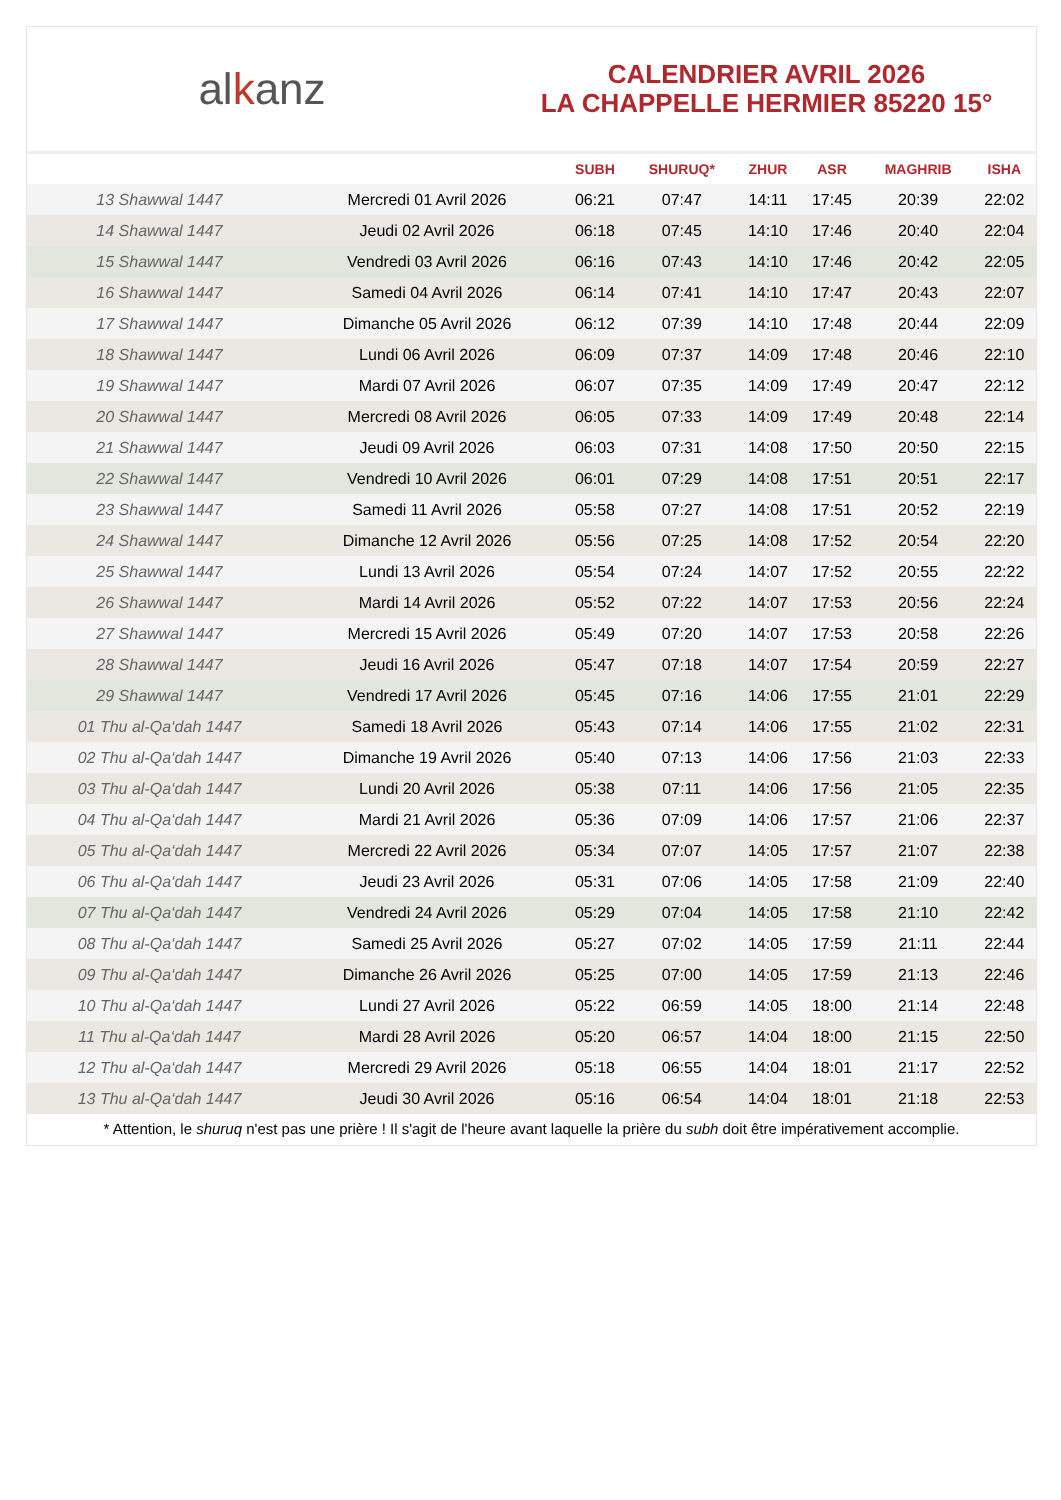alkanz
CALENDRIER AVRIL 2026
LA CHAPPELLE HERMIER 85220 15°
| | | SUBH | SHURUQ* | ZHUR | ASR | MAGHRIB | ISHA |
| --- | --- | --- | --- | --- | --- | --- | --- |
| 13 Shawwal 1447 | Mercredi 01 Avril 2026 | 06:21 | 07:47 | 14:11 | 17:45 | 20:39 | 22:02 |
| 14 Shawwal 1447 | Jeudi 02 Avril 2026 | 06:18 | 07:45 | 14:10 | 17:46 | 20:40 | 22:04 |
| 15 Shawwal 1447 | Vendredi 03 Avril 2026 | 06:16 | 07:43 | 14:10 | 17:46 | 20:42 | 22:05 |
| 16 Shawwal 1447 | Samedi 04 Avril 2026 | 06:14 | 07:41 | 14:10 | 17:47 | 20:43 | 22:07 |
| 17 Shawwal 1447 | Dimanche 05 Avril 2026 | 06:12 | 07:39 | 14:10 | 17:48 | 20:44 | 22:09 |
| 18 Shawwal 1447 | Lundi 06 Avril 2026 | 06:09 | 07:37 | 14:09 | 17:48 | 20:46 | 22:10 |
| 19 Shawwal 1447 | Mardi 07 Avril 2026 | 06:07 | 07:35 | 14:09 | 17:49 | 20:47 | 22:12 |
| 20 Shawwal 1447 | Mercredi 08 Avril 2026 | 06:05 | 07:33 | 14:09 | 17:49 | 20:48 | 22:14 |
| 21 Shawwal 1447 | Jeudi 09 Avril 2026 | 06:03 | 07:31 | 14:08 | 17:50 | 20:50 | 22:15 |
| 22 Shawwal 1447 | Vendredi 10 Avril 2026 | 06:01 | 07:29 | 14:08 | 17:51 | 20:51 | 22:17 |
| 23 Shawwal 1447 | Samedi 11 Avril 2026 | 05:58 | 07:27 | 14:08 | 17:51 | 20:52 | 22:19 |
| 24 Shawwal 1447 | Dimanche 12 Avril 2026 | 05:56 | 07:25 | 14:08 | 17:52 | 20:54 | 22:20 |
| 25 Shawwal 1447 | Lundi 13 Avril 2026 | 05:54 | 07:24 | 14:07 | 17:52 | 20:55 | 22:22 |
| 26 Shawwal 1447 | Mardi 14 Avril 2026 | 05:52 | 07:22 | 14:07 | 17:53 | 20:56 | 22:24 |
| 27 Shawwal 1447 | Mercredi 15 Avril 2026 | 05:49 | 07:20 | 14:07 | 17:53 | 20:58 | 22:26 |
| 28 Shawwal 1447 | Jeudi 16 Avril 2026 | 05:47 | 07:18 | 14:07 | 17:54 | 20:59 | 22:27 |
| 29 Shawwal 1447 | Vendredi 17 Avril 2026 | 05:45 | 07:16 | 14:06 | 17:55 | 21:01 | 22:29 |
| 01 Thu al-Qa‘dah 1447 | Samedi 18 Avril 2026 | 05:43 | 07:14 | 14:06 | 17:55 | 21:02 | 22:31 |
| 02 Thu al-Qa‘dah 1447 | Dimanche 19 Avril 2026 | 05:40 | 07:13 | 14:06 | 17:56 | 21:03 | 22:33 |
| 03 Thu al-Qa‘dah 1447 | Lundi 20 Avril 2026 | 05:38 | 07:11 | 14:06 | 17:56 | 21:05 | 22:35 |
| 04 Thu al-Qa‘dah 1447 | Mardi 21 Avril 2026 | 05:36 | 07:09 | 14:06 | 17:57 | 21:06 | 22:37 |
| 05 Thu al-Qa‘dah 1447 | Mercredi 22 Avril 2026 | 05:34 | 07:07 | 14:05 | 17:57 | 21:07 | 22:38 |
| 06 Thu al-Qa‘dah 1447 | Jeudi 23 Avril 2026 | 05:31 | 07:06 | 14:05 | 17:58 | 21:09 | 22:40 |
| 07 Thu al-Qa‘dah 1447 | Vendredi 24 Avril 2026 | 05:29 | 07:04 | 14:05 | 17:58 | 21:10 | 22:42 |
| 08 Thu al-Qa‘dah 1447 | Samedi 25 Avril 2026 | 05:27 | 07:02 | 14:05 | 17:59 | 21:11 | 22:44 |
| 09 Thu al-Qa‘dah 1447 | Dimanche 26 Avril 2026 | 05:25 | 07:00 | 14:05 | 17:59 | 21:13 | 22:46 |
| 10 Thu al-Qa‘dah 1447 | Lundi 27 Avril 2026 | 05:22 | 06:59 | 14:05 | 18:00 | 21:14 | 22:48 |
| 11 Thu al-Qa‘dah 1447 | Mardi 28 Avril 2026 | 05:20 | 06:57 | 14:04 | 18:00 | 21:15 | 22:50 |
| 12 Thu al-Qa‘dah 1447 | Mercredi 29 Avril 2026 | 05:18 | 06:55 | 14:04 | 18:01 | 21:17 | 22:52 |
| 13 Thu al-Qa‘dah 1447 | Jeudi 30 Avril 2026 | 05:16 | 06:54 | 14:04 | 18:01 | 21:18 | 22:53 |
* Attention, le shuruq n'est pas une prière ! Il s'agit de l'heure avant laquelle la prière du subh doit être impérativement accomplie.